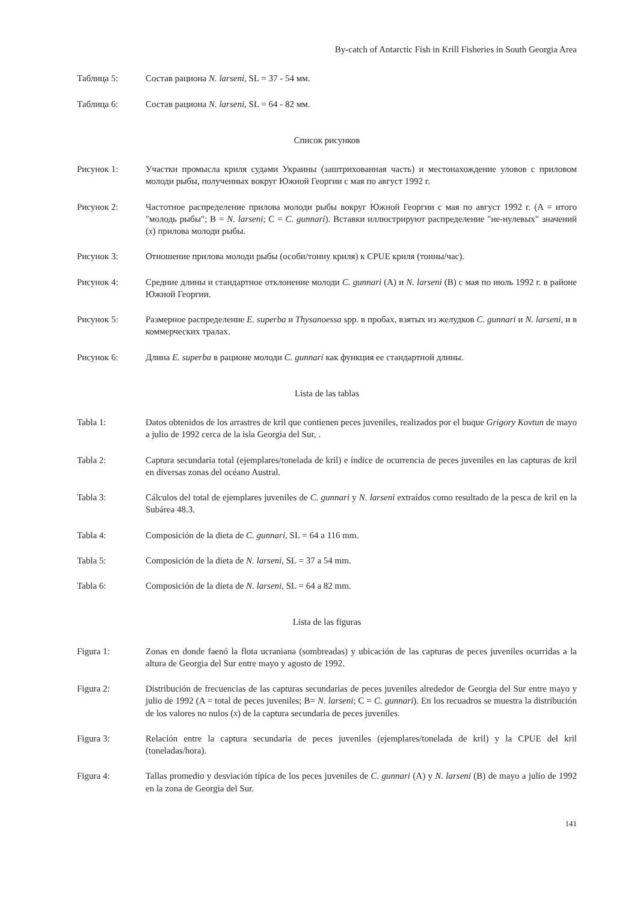By-catch of Antarctic Fish in Krill Fisheries in South Georgia Area
Таблица 5: Состав рациона N. larseni, SL = 37 - 54 мм.
Таблица 6: Состав рациона N. larseni, SL = 64 - 82 мм.
Список рисунков
Рисунок 1: Участки промысла криля судами Украины (заштрихованная часть) и местонахождение уловов с приловом молоди рыбы, полученных вокруг Южной Георгии с мая по август 1992 г.
Рисунок 2: Частотное распределение прилова молоди рыбы вокруг Южной Георгии с мая по август 1992 г. (A = итого "молодь рыбы"; B = N. larseni; C = C. gunnari). Вставки иллюстрируют распределение "не-нулевых" значений (x) прилова молоди рыбы.
Рисунок 3: Отношение прилова молоди рыбы (особи/тонну криля) к CPUE криля (тонны/час).
Рисунок 4: Средние длины и стандартное отклонение молоди C. gunnari (A) и N. larseni (B) с мая по июль 1992 г. в районе Южной Георгии.
Рисунок 5: Размерное распределение E. superba и Thysanoessa spp. в пробах, взятых из желудков C. gunnari и N. larseni, и в коммерческих тралах.
Рисунок 6: Длина E. superba в рационе молоди C. gunnari как функция ее стандартной длины.
Lista de las tablas
Tabla 1: Datos obtenidos de los arrastres de kril que contienen peces juveniles, realizados por el buque Grigory Kovtun de mayo a julio de 1992 cerca de la isla Georgia del Sur, .
Tabla 2: Captura secundaria total (ejemplares/tonelada de kril) e índice de ocurrencia de peces juveniles en las capturas de kril en diversas zonas del océano Austral.
Tabla 3: Cálculos del total de ejemplares juveniles de C. gunnari y N. larseni extraídos como resultado de la pesca de kril en la Subárea 48.3.
Tabla 4: Composición de la dieta de C. gunnari, SL = 64 a 116 mm.
Tabla 5: Composición de la dieta de N. larseni, SL = 37 a 54 mm.
Tabla 6: Composición de la dieta de N. larseni, SL = 64 a 82 mm.
Lista de las figuras
Figura 1: Zonas en donde faenó la flota ucraniana (sombreadas) y ubicación de las capturas de peces juveniles ocurridas a la altura de Georgia del Sur entre mayo y agosto de 1992.
Figura 2: Distribución de frecuencias de las capturas secundarias de peces juveniles alrededor de Georgia del Sur entre mayo y julio de 1992 (A = total de peces juveniles; B= N. larseni; C = C. gunnari). En los recuadros se muestra la distribución de los valores no nulos (x) de la captura secundaria de peces juveniles.
Figura 3: Relación entre la captura secundaria de peces juveniles (ejemplares/tonelada de kril) y la CPUE del kril (toneladas/hora).
Figura 4: Tallas promedio y desviación típica de los peces juveniles de C. gunnari (A) y N. larseni (B) de mayo a julio de 1992 en la zona de Georgia del Sur.
141